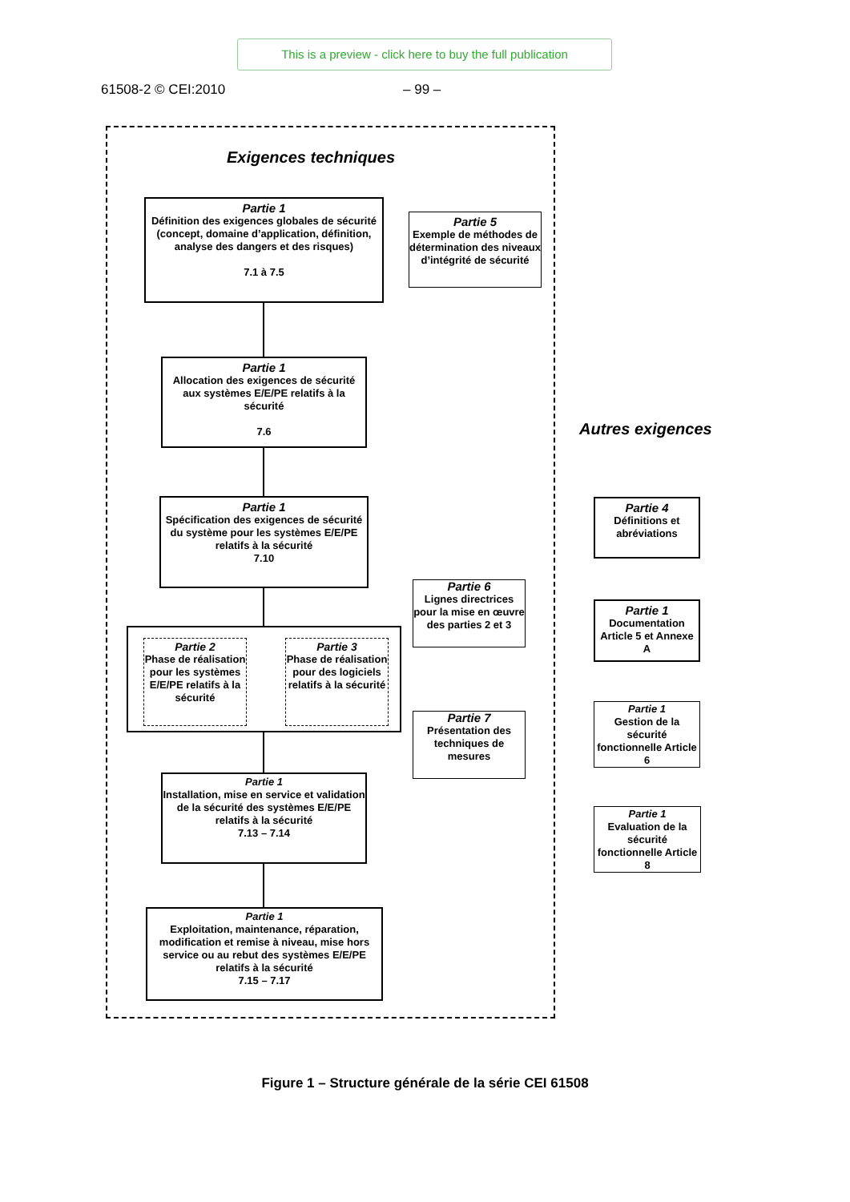This is a preview - click here to buy the full publication
61508-2 © CEI:2010 – 99 –
Exigences techniques
Partie 1
Définition des exigences globales de sécurité (concept, domaine d’application, définition, analyse des dangers et des risques)
7.1 à 7.5
Partie 5
Exemple de méthodes de détermination des niveaux d’intégrité de sécurité
Partie 1
Allocation des exigences de sécurité aux systèmes E/E/PE relatifs à la sécurité
7.6
Partie 1
Spécification des exigences de sécurité du système pour les systèmes E/E/PE relatifs à la sécurité
7.10
Autres exigences
Partie 4
Définitions et abréviations
Partie 6
Lignes directrices pour la mise en œuvre des parties 2 et 3
Partie 2
Phase de réalisation pour les systèmes E/E/PE relatifs à la sécurité
Partie 3
Phase de réalisation pour des logiciels relatifs à la sécurité
Partie 1
Documentation Article 5 et Annexe A
Partie 7
Présentation des techniques de mesures
Partie 1
Gestion de la sécurité fonctionnelle Article 6
Partie 1
Installation, mise en service et validation de la sécurité des systèmes E/E/PE relatifs à la sécurité
7.13 – 7.14
Partie 1
Evaluation de la sécurité fonctionnelle Article 8
Partie 1
Exploitation, maintenance, réparation, modification et remise à niveau, mise hors service ou au rebut des systèmes E/E/PE relatifs à la sécurité
7.15 – 7.17
Figure 1 – Structure générale de la série CEI 61508